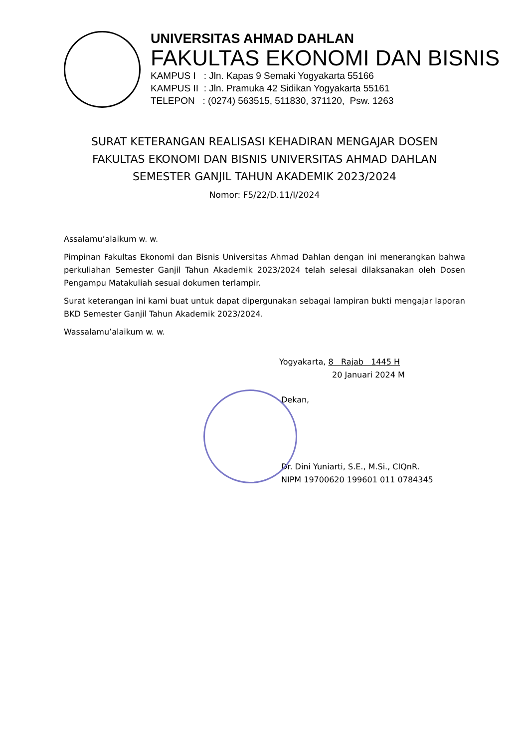UNIVERSITAS AHMAD DAHLAN
FAKULTAS EKONOMI DAN BISNIS
KAMPUS I : Jln. Kapas 9 Semaki Yogyakarta 55166
KAMPUS II : Jln. Pramuka 42 Sidikan Yogyakarta 55161
TELEPON : (0274) 563515, 511830, 371120, Psw. 1263
SURAT KETERANGAN REALISASI KEHADIRAN MENGAJAR DOSEN
FAKULTAS EKONOMI DAN BISNIS UNIVERSITAS AHMAD DAHLAN
SEMESTER GANJIL TAHUN AKADEMIK 2023/2024
Nomor: F5/22/D.11/I/2024
Assalamu’alaikum w. w.
Pimpinan Fakultas Ekonomi dan Bisnis Universitas Ahmad Dahlan dengan ini menerangkan bahwa perkuliahan Semester Ganjil Tahun Akademik 2023/2024 telah selesai dilaksanakan oleh Dosen Pengampu Matakuliah sesuai dokumen terlampir.
Surat keterangan ini kami buat untuk dapat dipergunakan sebagai lampiran bukti mengajar laporan BKD Semester Ganjil Tahun Akademik 2023/2024.
Wassalamu’alaikum w. w.
Yogyakarta, 8 Rajab 1445 H
20 Januari 2024 M
Dekan,
Dr. Dini Yuniarti, S.E., M.Si., CIQnR.
NIPM 19700620 199601 011 0784345